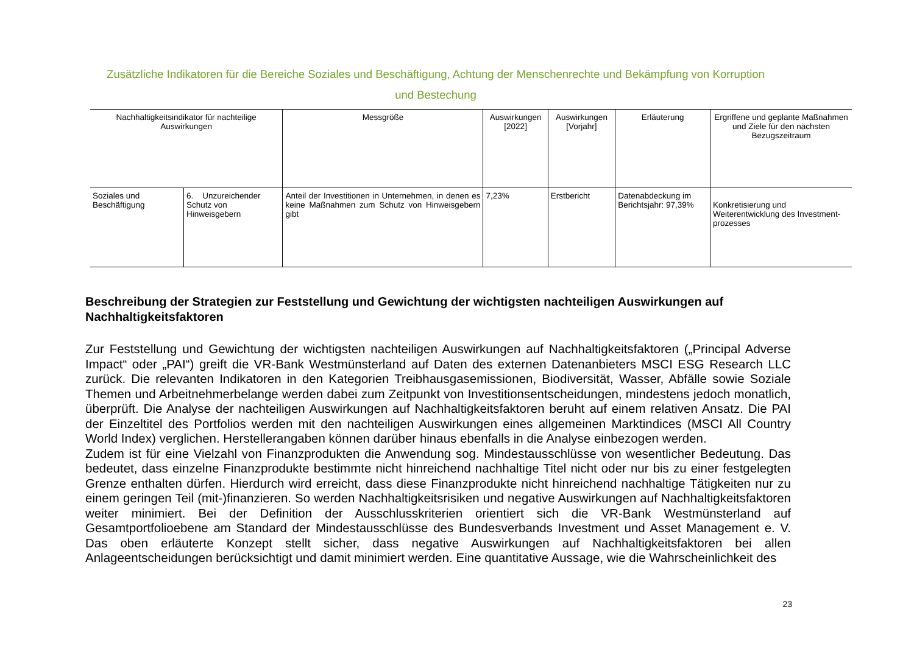Zusätzliche Indikatoren für die Bereiche Soziales und Beschäftigung, Achtung der Menschenrechte und Bekämpfung von Korruption
und Bestechung
| Nachhaltigkeitsindikator für nachteilige Auswirkungen | | Messgröße | Auswirkungen [2022] | Auswirkungen [Vorjahr] | Erläuterung | Ergriffene und geplante Maßnahmen und Ziele für den nächsten Bezugszeitraum |
| --- | --- | --- | --- | --- | --- | --- |
| Soziales und Beschäftigung | 6. Unzureichender Schutz von Hinweisgebern | Anteil der Investitionen in Unternehmen, in denen es keine Maßnahmen zum Schutz von Hinweisgebern gibt | 7,23% | Erstbericht | Datenabdeckung im Berichtsjahr: 97,39% | Konkretisierung und Weiterentwicklung des Investment-prozesses |
Beschreibung der Strategien zur Feststellung und Gewichtung der wichtigsten nachteiligen Auswirkungen auf Nachhaltigkeitsfaktoren
Zur Feststellung und Gewichtung der wichtigsten nachteiligen Auswirkungen auf Nachhaltigkeitsfaktoren („Principal Adverse Impact“ oder „PAI“) greift die VR-Bank Westmünsterland auf Daten des externen Datenanbieters MSCI ESG Research LLC zurück. Die relevanten Indikatoren in den Kategorien Treibhausgasemissionen, Biodiversität, Wasser, Abfälle sowie Soziale Themen und Arbeitnehmerbelange werden dabei zum Zeitpunkt von Investitionsentscheidungen, mindestens jedoch monatlich, überprüft. Die Analyse der nachteiligen Auswirkungen auf Nachhaltigkeitsfaktoren beruht auf einem relativen Ansatz. Die PAI der Einzeltitel des Portfolios werden mit den nachteiligen Auswirkungen eines allgemeinen Marktindices (MSCI All Country World Index) verglichen. Herstellerangaben können darüber hinaus ebenfalls in die Analyse einbezogen werden.
Zudem ist für eine Vielzahl von Finanzprodukten die Anwendung sog. Mindestausschlüsse von wesentlicher Bedeutung. Das bedeutet, dass einzelne Finanzprodukte bestimmte nicht hinreichend nachhaltige Titel nicht oder nur bis zu einer festgelegten Grenze enthalten dürfen. Hierdurch wird erreicht, dass diese Finanzprodukte nicht hinreichend nachhaltige Tätigkeiten nur zu einem geringen Teil (mit-)finanzieren. So werden Nachhaltigkeitsrisiken und negative Auswirkungen auf Nachhaltigkeitsfaktoren weiter minimiert. Bei der Definition der Ausschlusskriterien orientiert sich die VR-Bank Westmünsterland auf Gesamtportfolioebene am Standard der Mindestausschlüsse des Bundesverbands Investment und Asset Management e. V. Das oben erläuterte Konzept stellt sicher, dass negative Auswirkungen auf Nachhaltigkeitsfaktoren bei allen Anlageentscheidungen berücksichtigt und damit minimiert werden. Eine quantitative Aussage, wie die Wahrscheinlichkeit des
23